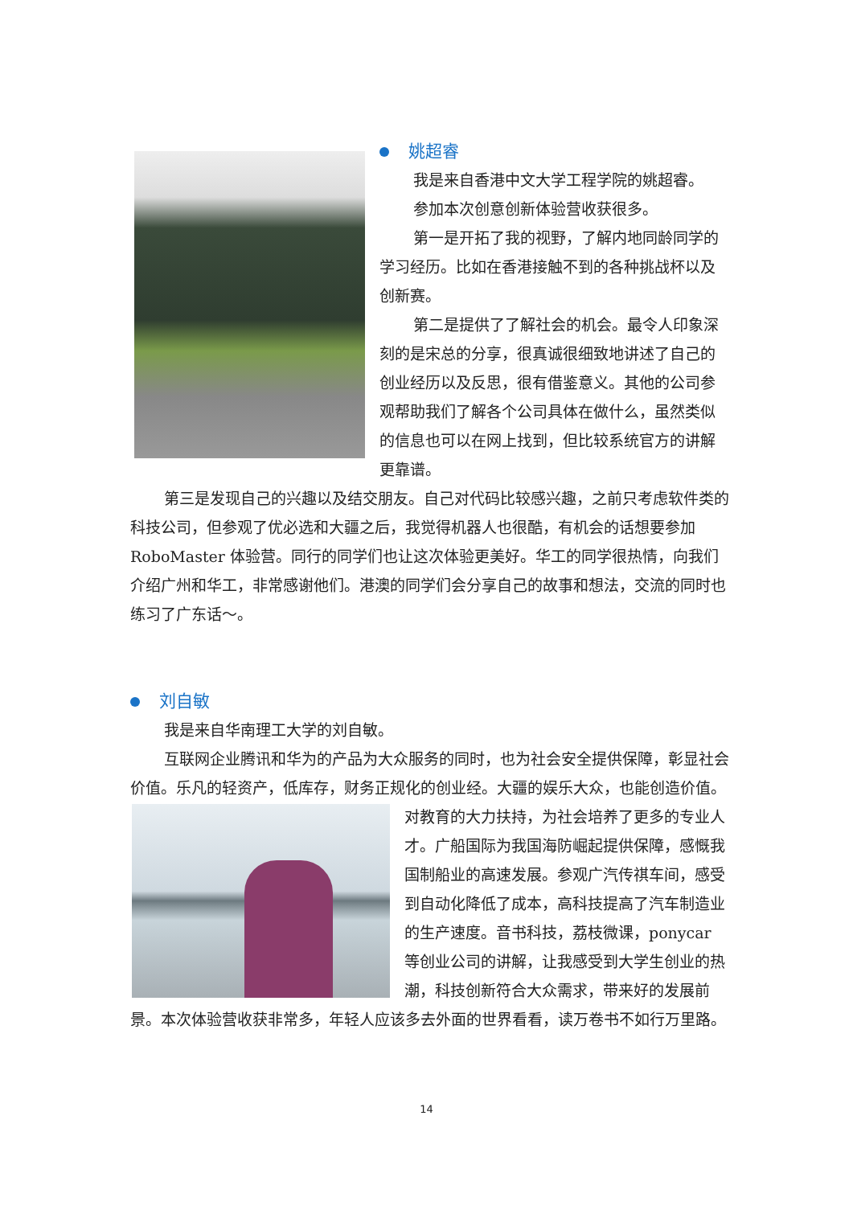姚超睿
我是来自香港中文大学工程学院的姚超睿。
参加本次创意创新体验营收获很多。
第一是开拓了我的视野，了解内地同龄同学的学习经历。比如在香港接触不到的各种挑战杯以及创新赛。
第二是提供了了解社会的机会。最令人印象深刻的是宋总的分享，很真诚很细致地讲述了自己的创业经历以及反思，很有借鉴意义。其他的公司参观帮助我们了解各个公司具体在做什么，虽然类似的信息也可以在网上找到，但比较系统官方的讲解更靠谱。
第三是发现自己的兴趣以及结交朋友。自己对代码比较感兴趣，之前只考虑软件类的科技公司，但参观了优必选和大疆之后，我觉得机器人也很酷，有机会的话想要参加 RoboMaster 体验营。同行的同学们也让这次体验更美好。华工的同学很热情，向我们介绍广州和华工，非常感谢他们。港澳的同学们会分享自己的故事和想法，交流的同时也练习了广东话～。
刘自敏
我是来自华南理工大学的刘自敏。
互联网企业腾讯和华为的产品为大众服务的同时，也为社会安全提供保障，彰显社会价值。乐凡的轻资产，低库存，财务正规化的创业经。大疆的娱乐大众， 也能创造价值。对教育的大力扶持，为社会培养了更多的专业人才。广船国际为我国海防崛起提供保障，感慨我国制船业的高速发展。参观广汽传祺车间，感受到自动化降低了成本，高科技提高了汽车制造业的生产速度。音书科技，荔枝微课，ponycar 等创业公司的讲解，让我感受到大学生创业的热潮，科技创新符合大众需求，带来好的发展前景。本次体验营收获非常多，年轻人应该多去外面的世界看看，读万卷书不如行万里路。
14